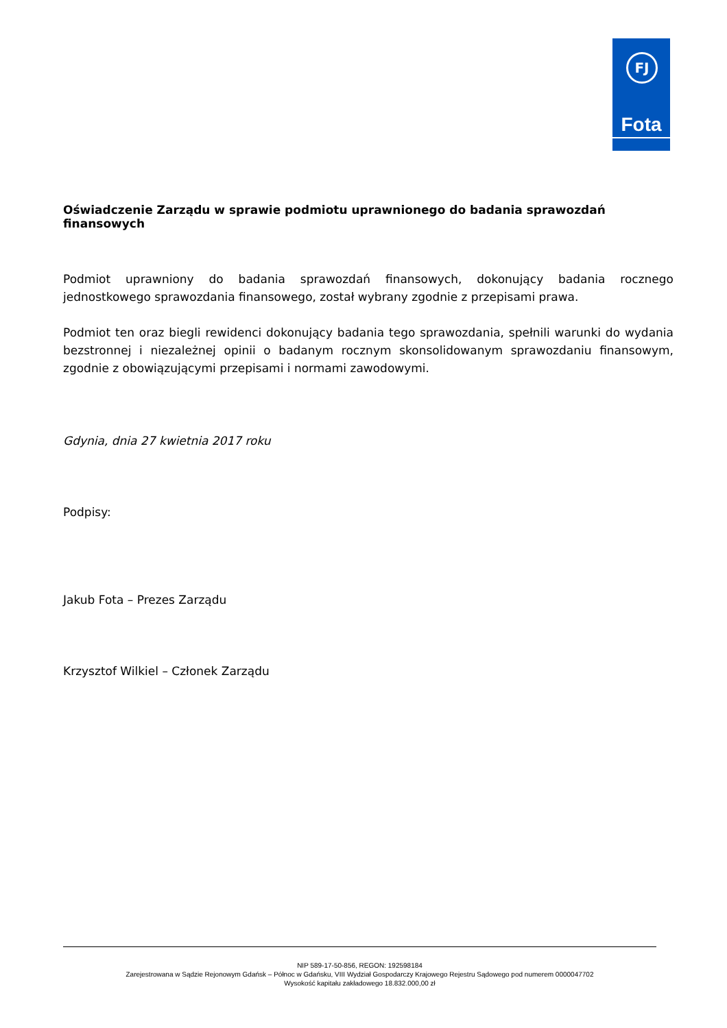FJ
Fota
Oświadczenie Zarządu w sprawie podmiotu uprawnionego do badania sprawozdań finansowych
Podmiot uprawniony do badania sprawozdań finansowych, dokonujący badania rocznego jednostkowego sprawozdania finansowego, został wybrany zgodnie z przepisami prawa.
Podmiot ten oraz biegli rewidenci dokonujący badania tego sprawozdania, spełnili warunki do wydania bezstronnej i niezależnej opinii o badanym rocznym skonsolidowanym sprawozdaniu finansowym, zgodnie z obowiązującymi przepisami i normami zawodowymi.
Gdynia, dnia 27 kwietnia 2017 roku
Podpisy:
Jakub Fota – Prezes Zarządu
Krzysztof Wilkiel – Członek Zarządu
NIP 589-17-50-856, REGON: 192598184
Zarejestrowana w Sądzie Rejonowym Gdańsk – Północ w Gdańsku, VIII Wydział Gospodarczy Krajowego Rejestru Sądowego pod numerem 0000047702
Wysokość kapitału zakładowego 18.832.000,00 zł